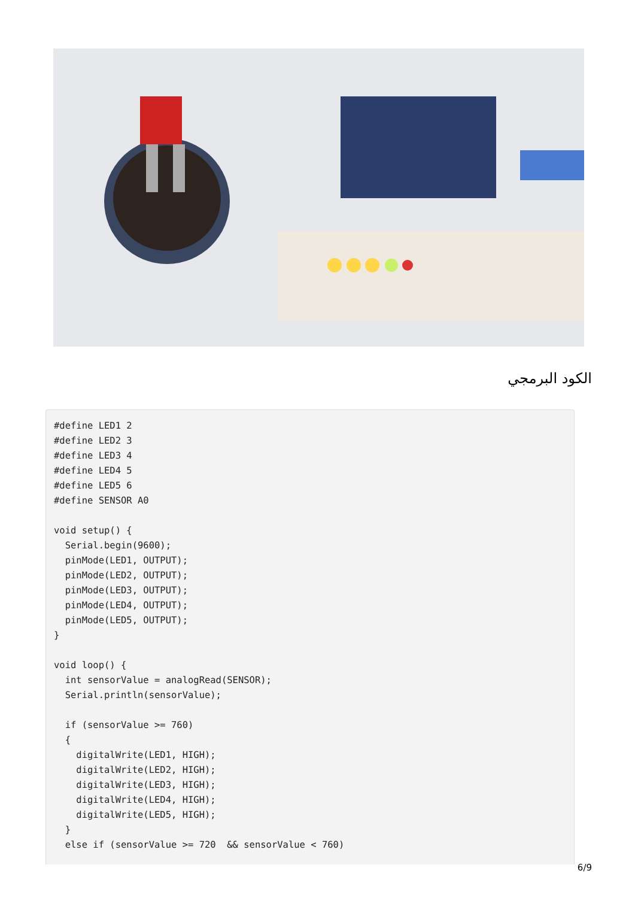الكود البرمجي
#define LED1 2
#define LED2 3
#define LED3 4
#define LED4 5
#define LED5 6
#define SENSOR A0

void setup() {
  Serial.begin(9600);
  pinMode(LED1, OUTPUT);
  pinMode(LED2, OUTPUT);
  pinMode(LED3, OUTPUT);
  pinMode(LED4, OUTPUT);
  pinMode(LED5, OUTPUT);
}

void loop() {
  int sensorValue = analogRead(SENSOR);
  Serial.println(sensorValue);

  if (sensorValue >= 760)
  {
    digitalWrite(LED1, HIGH);
    digitalWrite(LED2, HIGH);
    digitalWrite(LED3, HIGH);
    digitalWrite(LED4, HIGH);
    digitalWrite(LED5, HIGH);
  }
  else if (sensorValue >= 720  && sensorValue < 760)
6/9